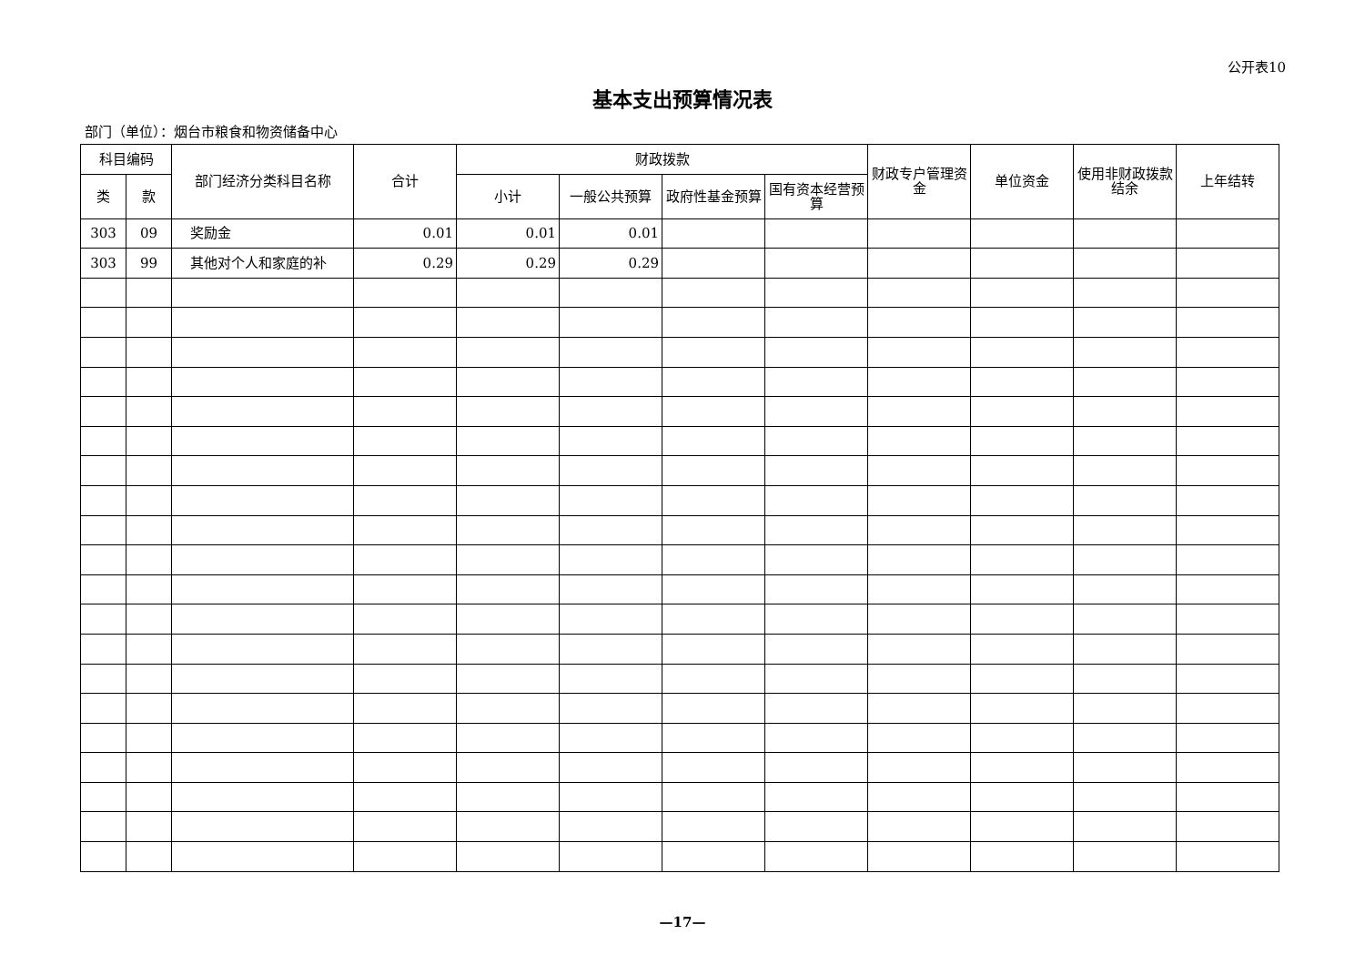公开表10
基本支出预算情况表
部门（单位）：烟台市粮食和物资储备中心
| 科目编码 | | 部门经济分类科目名称 | 合计 | 财政拨款 | | | | 财政专户管理资金 | 单位资金 | 使用非财政拨款结余 | 上年结转 |
| --- | --- | --- | --- | --- | --- | --- | --- | --- | --- | --- | --- |
| 类 | 款 | | | 小计 | 一般公共预算 | 政府性基金预算 | 国有资本经营预算 | | | | |
| 303 | 09 | 奖励金 | 0.01 | 0.01 | 0.01 | | | | | | |
| 303 | 99 | 其他对个人和家庭的补 | 0.29 | 0.29 | 0.29 | | | | | | |
—17—